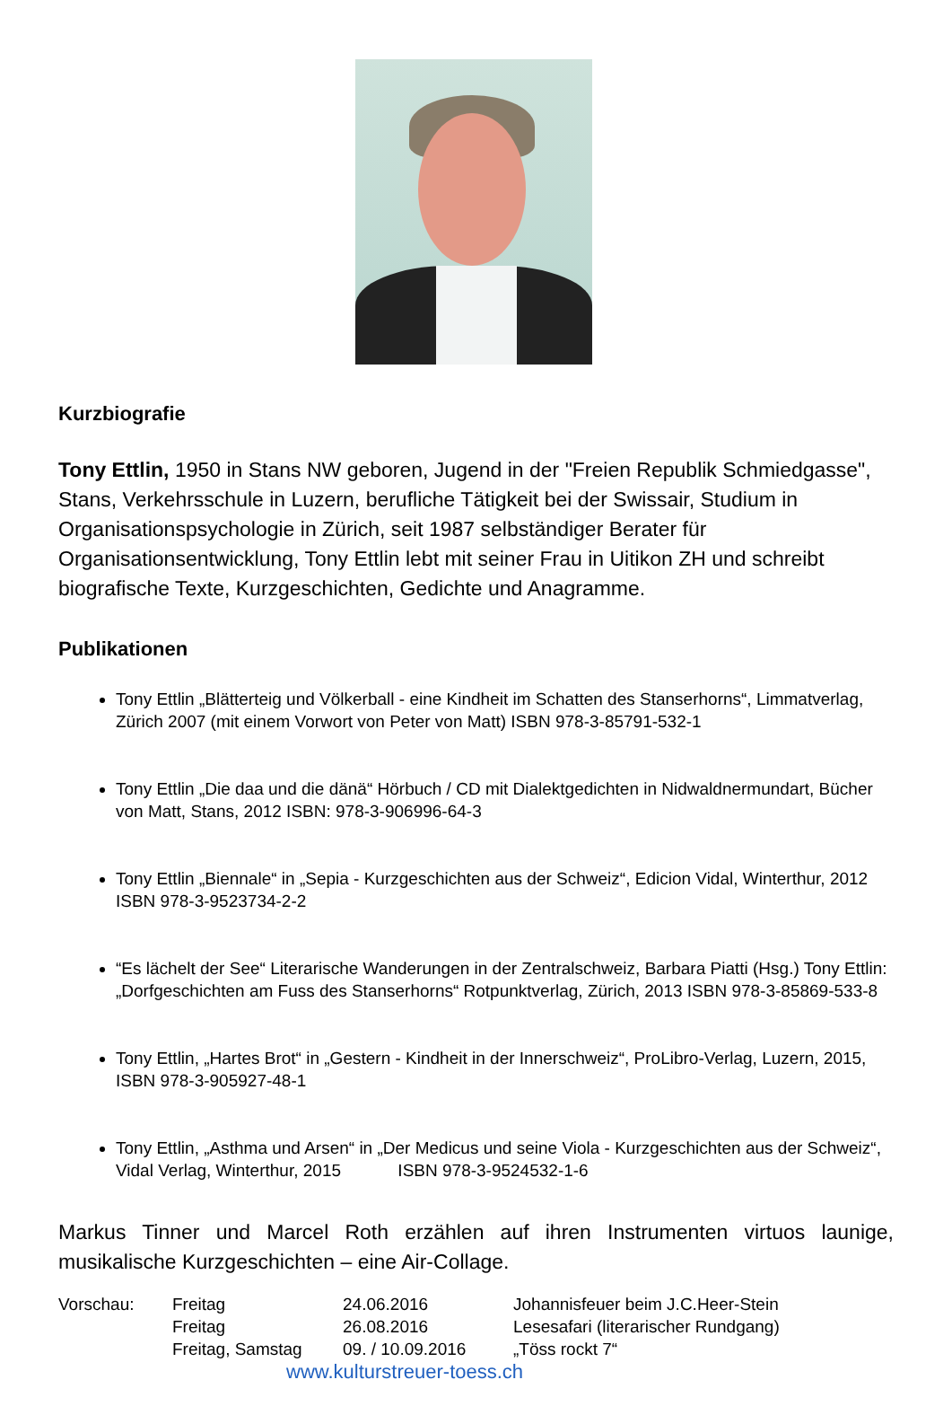Kurzbiografie
Tony Ettlin, 1950 in Stans NW geboren, Jugend in der "Freien Republik Schmiedgasse", Stans, Verkehrsschule in Luzern, berufliche Tätigkeit bei der Swissair, Studium in Organisationspsychologie in Zürich, seit 1987 selbständiger Berater für Organisationsentwicklung, Tony Ettlin lebt mit seiner Frau in Uitikon ZH und schreibt biografische Texte, Kurzgeschichten, Gedichte und Anagramme.
Publikationen
Tony Ettlin „Blätterteig und Völkerball - eine Kindheit im Schatten des Stanserhorns“, Limmatverlag, Zürich 2007 (mit einem Vorwort von Peter von Matt) ISBN 978-3-85791-532-1
Tony Ettlin „Die daa und die dänä“ Hörbuch / CD mit Dialektgedichten in Nidwaldnermundart, Bücher von Matt, Stans, 2012 ISBN: 978-3-906996-64-3
Tony Ettlin „Biennale“ in „Sepia - Kurzgeschichten aus der Schweiz“, Edicion Vidal, Winterthur, 2012 ISBN 978-3-9523734-2-2
“Es lächelt der See“ Literarische Wanderungen in der Zentralschweiz, Barbara Piatti (Hsg.) Tony Ettlin: „Dorfgeschichten am Fuss des Stanserhorns“ Rotpunktverlag, Zürich, 2013 ISBN 978-3-85869-533-8
Tony Ettlin, „Hartes Brot“ in „Gestern - Kindheit in der Innerschweiz“, ProLibro-Verlag, Luzern, 2015, ISBN 978-3-905927-48-1
Tony Ettlin, „Asthma und Arsen“ in „Der Medicus und seine Viola - Kurzgeschichten aus der Schweiz“, Vidal Verlag, Winterthur, 2015 ISBN 978-3-9524532-1-6
Markus Tinner und Marcel Roth erzählen auf ihren Instrumenten virtuos launige, musikalische Kurzgeschichten – eine Air-Collage.
| Vorschau: | Freitag | 24.06.2016 | Johannisfeuer beim J.C.Heer-Stein |
| | Freitag | 26.08.2016 | Lesesafari (literarischer Rundgang) |
| | Freitag, Samstag | 09. / 10.09.2016 | „Töss rockt 7“ |
www.kulturstreuer-toess.ch